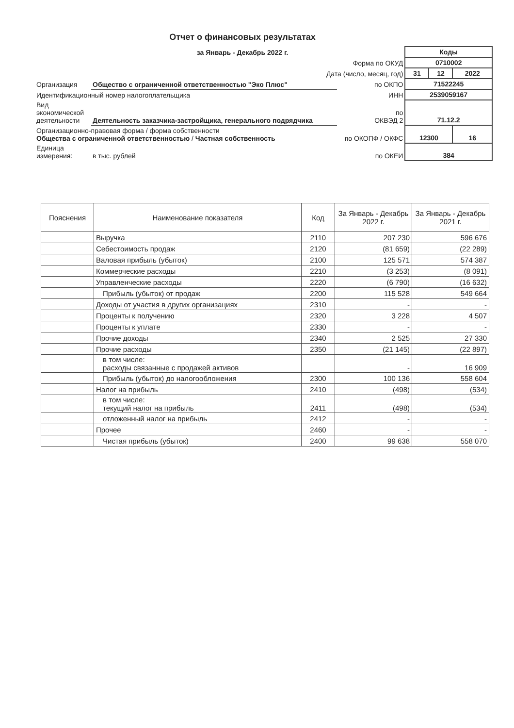Отчет о финансовых результатах
за Январь - Декабрь 2022 г.
| | | | Коды | | |
| Форма по ОКУД | | | 0710002 | | |
| Дата (число, месяц, год) | | | 31 | 12 | 2022 |
| Организация | Общество с ограниченной ответственностью "Эко Плюс" | по ОКПО | 71522245 | | |
| Идентификационный номер налогоплательщика | | ИНН | 2539059167 | | |
| Вид экономической деятельности | Деятельность заказчика-застройщика, генерального подрядчика | по ОКВЭД 2 | 71.12.2 | | |
| Организационно-правовая форма / форма собственности Общества с ограниченной ответственностью / Частная собственность | | по ОКОПФ / ОКФС | 12300 | | 16 |
| Единица измерения: | в тыс. рублей | по ОКЕИ | 384 | | |
| Пояснения | Наименование показателя | Код | За Январь - Декабрь 2022 г. | За Январь - Декабрь 2021 г. |
| --- | --- | --- | --- | --- |
| | Выручка | 2110 | 207 230 | 596 676 |
| | Себестоимость продаж | 2120 | (81 659) | (22 289) |
| | Валовая прибыль (убыток) | 2100 | 125 571 | 574 387 |
| | Коммерческие расходы | 2210 | (3 253) | (8 091) |
| | Управленческие расходы | 2220 | (6 790) | (16 632) |
| | Прибыль (убыток) от продаж | 2200 | 115 528 | 549 664 |
| | Доходы от участия в других организациях | 2310 | - | - |
| | Проценты к получению | 2320 | 3 228 | 4 507 |
| | Проценты к уплате | 2330 | - | - |
| | Прочие доходы | 2340 | 2 525 | 27 330 |
| | Прочие расходы | 2350 | (21 145) | (22 897) |
| | в том числе: расходы связанные с продажей активов | | - | 16 909 |
| | Прибыль (убыток) до налогообложения | 2300 | 100 136 | 558 604 |
| | Налог на прибыль | 2410 | (498) | (534) |
| | в том числе: текущий налог на прибыль | 2411 | (498) | (534) |
| | отложенный налог на прибыль | 2412 | - | - |
| | Прочее | 2460 | - | - |
| | Чистая прибыль (убыток) | 2400 | 99 638 | 558 070 |